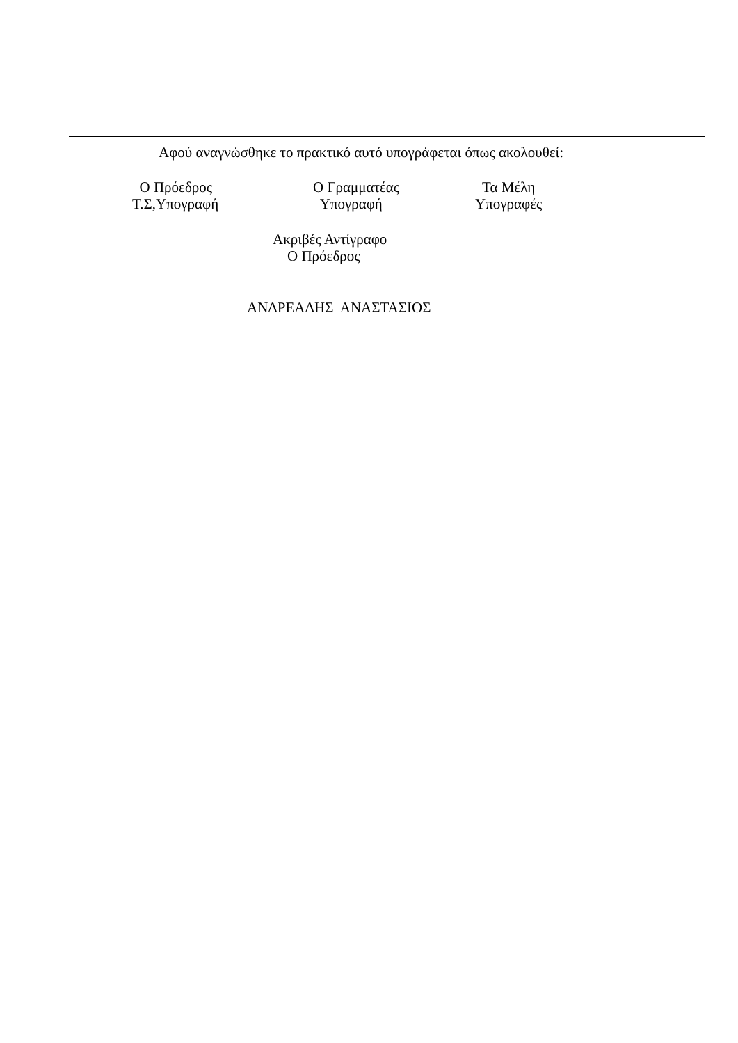Αφού αναγνώσθηκε το πρακτικό αυτό υπογράφεται όπως ακολουθεί:
O Πρόεδρος Τ.Σ,Υπογραφή
Ο Γραμματέας Υπογραφή
Τα Μέλη Υπογραφές
Ακριβές Αντίγραφο Ο Πρόεδρος
ΑΝΔΡΕΑΔΗΣ ΑΝΑΣΤΑΣΙΟΣ